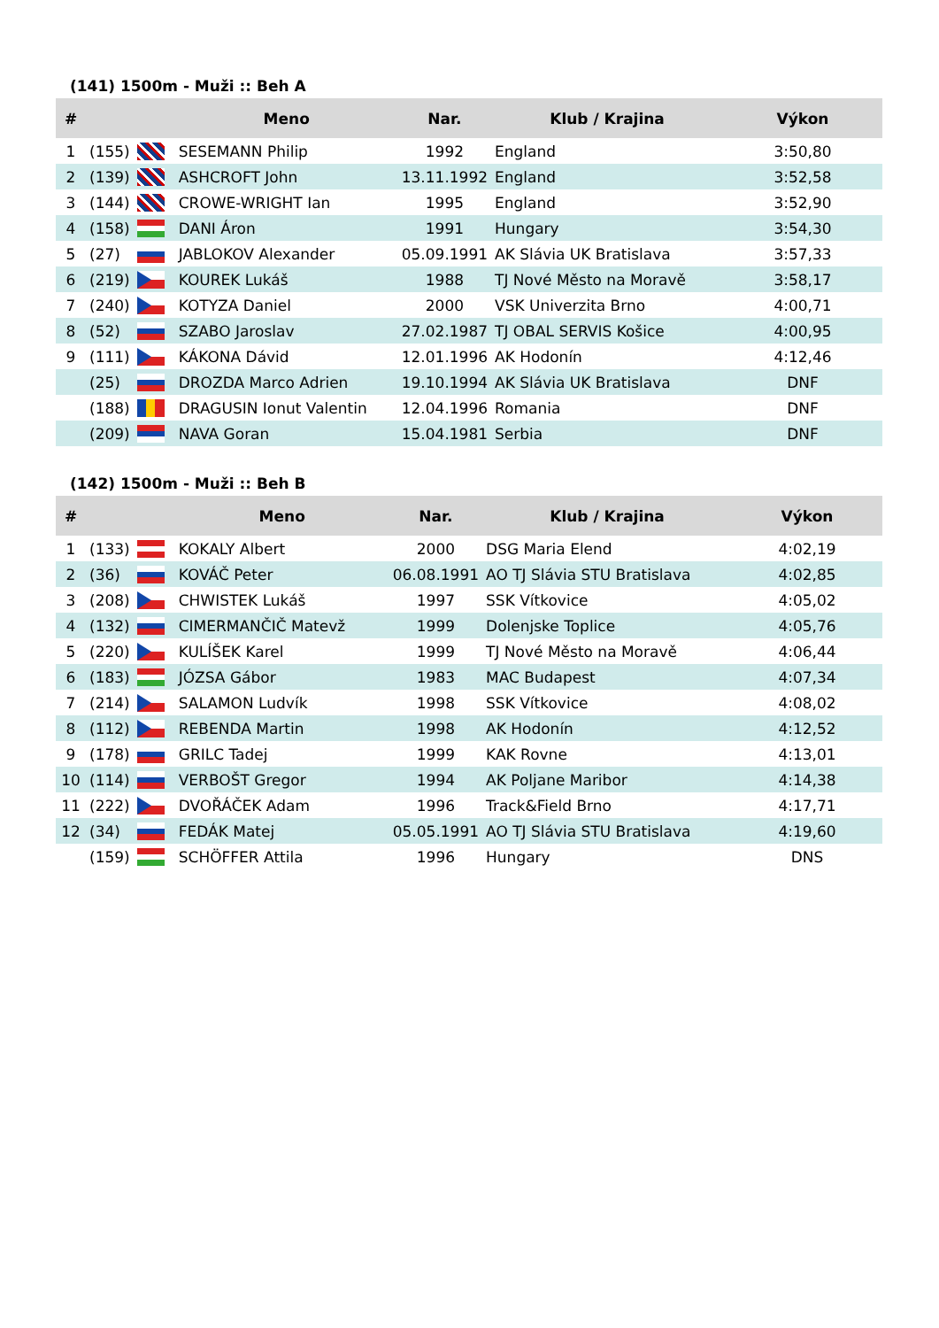(141) 1500m - Muži :: Beh A
| # | | | Meno | Nar. | Klub / Krajina | Výkon |
| --- | --- | --- | --- | --- | --- | --- |
| 1 | (155) | | SESEMANN Philip | 1992 | England | 3:50,80 |
| 2 | (139) | | ASHCROFT John | 13.11.1992 | England | 3:52,58 |
| 3 | (144) | | CROWE-WRIGHT Ian | 1995 | England | 3:52,90 |
| 4 | (158) | | DANI Áron | 1991 | Hungary | 3:54,30 |
| 5 | (27) | | JABLOKOV Alexander | 05.09.1991 | AK Slávia UK Bratislava | 3:57,33 |
| 6 | (219) | | KOUREK Lukáš | 1988 | TJ Nové Město na Moravě | 3:58,17 |
| 7 | (240) | | KOTYZA Daniel | 2000 | VSK Univerzita Brno | 4:00,71 |
| 8 | (52) | | SZABO Jaroslav | 27.02.1987 | TJ OBAL SERVIS Košice | 4:00,95 |
| 9 | (111) | | KÁKONA Dávid | 12.01.1996 | AK Hodonín | 4:12,46 |
| | (25) | | DROZDA Marco Adrien | 19.10.1994 | AK Slávia UK Bratislava | DNF |
| | (188) | | DRAGUSIN Ionut Valentin | 12.04.1996 | Romania | DNF |
| | (209) | | NAVA Goran | 15.04.1981 | Serbia | DNF |
(142) 1500m - Muži :: Beh B
| # | | | Meno | Nar. | Klub / Krajina | Výkon |
| --- | --- | --- | --- | --- | --- | --- |
| 1 | (133) | | KOKALY Albert | 2000 | DSG Maria Elend | 4:02,19 |
| 2 | (36) | | KOVÁČ Peter | 06.08.1991 | AO TJ Slávia STU Bratislava | 4:02,85 |
| 3 | (208) | | CHWISTEK Lukáš | 1997 | SSK Vítkovice | 4:05,02 |
| 4 | (132) | | CIMERMANČIČ Matevž | 1999 | Dolenjske Toplice | 4:05,76 |
| 5 | (220) | | KULÍŠEK Karel | 1999 | TJ Nové Město na Moravě | 4:06,44 |
| 6 | (183) | | JÓZSA Gábor | 1983 | MAC Budapest | 4:07,34 |
| 7 | (214) | | SALAMON Ludvík | 1998 | SSK Vítkovice | 4:08,02 |
| 8 | (112) | | REBENDA Martin | 1998 | AK Hodonín | 4:12,52 |
| 9 | (178) | | GRILC Tadej | 1999 | KAK Rovne | 4:13,01 |
| 10 | (114) | | VERBOŠT Gregor | 1994 | AK Poljane Maribor | 4:14,38 |
| 11 | (222) | | DVOŘÁČEK Adam | 1996 | Track&Field Brno | 4:17,71 |
| 12 | (34) | | FEDÁK Matej | 05.05.1991 | AO TJ Slávia STU Bratislava | 4:19,60 |
| | (159) | | SCHÖFFER Attila | 1996 | Hungary | DNS |